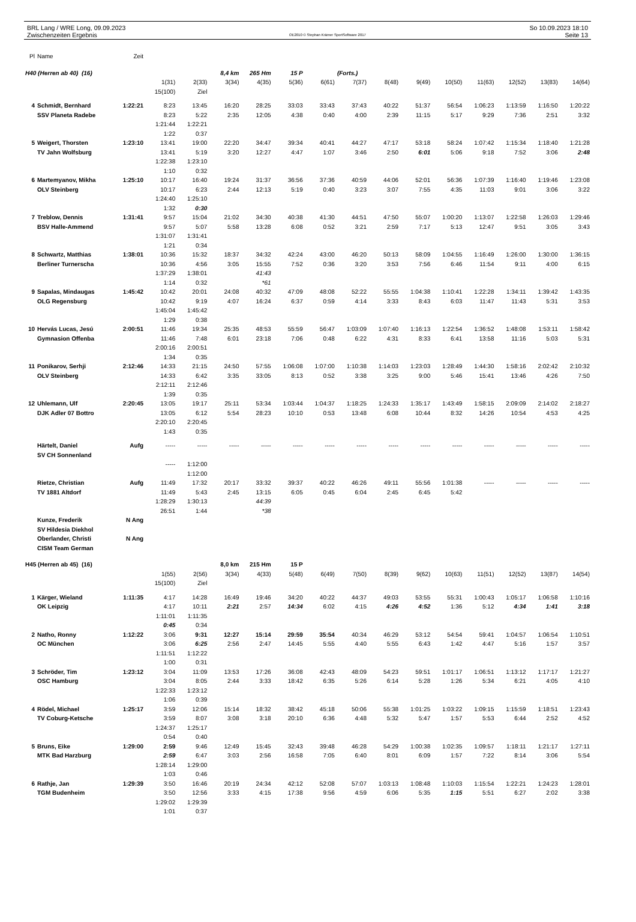BRL Lang / WRE Long, 09.09.2023
Zwischenzeiten Ergebnis
OE2010 © Stephan Krämer SportSoftware 2017
So 10.09.2023 18:10
Seite 13
| Pl | Name | Zeit | | | | | | | | | | | | | | |
| --- | --- | --- | --- | --- | --- | --- | --- | --- | --- | --- | --- | --- | --- | --- | --- | --- |
| H40 (Herren ab 40) (16) | | | | | 8,4 km | 265 Hm | 15 P | | (Forts.) | | | | | | | |
| | | | 1(31) | 2(33) | 3(34) | 4(35) | 5(36) | 6(61) | 7(37) | 8(48) | 9(49) | 10(50) | 11(63) | 12(52) | 13(83) | 14(64) |
| | | | 15(100) | Ziel | | | | | | | | | | | | |
| 4 | Schmidt, Bernhard | 1:22:21 | 8:23 | 13:45 | 16:20 | 28:25 | 33:03 | 33:43 | 37:43 | 40:22 | 51:37 | 56:54 | 1:06:23 | 1:13:59 | 1:16:50 | 1:20:22 |
| | SSV Planeta Radebe | | 8:23 | 5:22 | 2:35 | 12:05 | 4:38 | 0:40 | 4:00 | 2:39 | 11:15 | 5:17 | 9:29 | 7:36 | 2:51 | 3:32 |
| | | | 1:21:44 | 1:22:21 | | | | | | | | | | | | |
| | | | 1:22 | 0:37 | | | | | | | | | | | | |
| 5 | Weigert, Thorsten | 1:23:10 | 13:41 | 19:00 | 22:20 | 34:47 | 39:34 | 40:41 | 44:27 | 47:17 | 53:18 | 58:24 | 1:07:42 | 1:15:34 | 1:18:40 | 1:21:28 |
| | TV Jahn Wolfsburg | | 13:41 | 5:19 | 3:20 | 12:27 | 4:47 | 1:07 | 3:46 | 2:50 | 6:01 | 5:06 | 9:18 | 7:52 | 3:06 | 2:48 |
| | | | 1:22:38 | 1:23:10 | | | | | | | | | | | | |
| | | | 1:10 | 0:32 | | | | | | | | | | | | |
| 6 | Martemyanov, Mikha | 1:25:10 | 10:17 | 16:40 | 19:24 | 31:37 | 36:56 | 37:36 | 40:59 | 44:06 | 52:01 | 56:36 | 1:07:39 | 1:16:40 | 1:19:46 | 1:23:08 |
| | OLV Steinberg | | 10:17 | 6:23 | 2:44 | 12:13 | 5:19 | 0:40 | 3:23 | 3:07 | 7:55 | 4:35 | 11:03 | 9:01 | 3:06 | 3:22 |
| | | | 1:24:40 | 1:25:10 | | | | | | | | | | | | |
| | | | 1:32 | 0:30 | | | | | | | | | | | | |
| 7 | Treblow, Dennis | 1:31:41 | 9:57 | 15:04 | 21:02 | 34:30 | 40:38 | 41:30 | 44:51 | 47:50 | 55:07 | 1:00:20 | 1:13:07 | 1:22:58 | 1:26:03 | 1:29:46 |
| | BSV Halle-Ammend | | 9:57 | 5:07 | 5:58 | 13:28 | 6:08 | 0:52 | 3:21 | 2:59 | 7:17 | 5:13 | 12:47 | 9:51 | 3:05 | 3:43 |
| | | | 1:31:07 | 1:31:41 | | | | | | | | | | | | |
| | | | 1:21 | 0:34 | | | | | | | | | | | | |
| 8 | Schwartz, Matthias | 1:38:01 | 10:36 | 15:32 | 18:37 | 34:32 | 42:24 | 43:00 | 46:20 | 50:13 | 58:09 | 1:04:55 | 1:16:49 | 1:26:00 | 1:30:00 | 1:36:15 |
| | Berliner Turnerscha | | 10:36 | 4:56 | 3:05 | 15:55 | 7:52 | 0:36 | 3:20 | 3:53 | 7:56 | 6:46 | 11:54 | 9:11 | 4:00 | 6:15 |
| | | | 1:37:29 | 1:38:01 | | 41:43 | | | | | | | | | | |
| | | | 1:14 | 0:32 | | *61 | | | | | | | | | | |
| 9 | Sapalas, Mindaugas | 1:45:42 | 10:42 | 20:01 | 24:08 | 40:32 | 47:09 | 48:08 | 52:22 | 55:55 | 1:04:38 | 1:10:41 | 1:22:28 | 1:34:11 | 1:39:42 | 1:43:35 |
| | OLG Regensburg | | 10:42 | 9:19 | 4:07 | 16:24 | 6:37 | 0:59 | 4:14 | 3:33 | 8:43 | 6:03 | 11:47 | 11:43 | 5:31 | 3:53 |
| | | | 1:45:04 | 1:45:42 | | | | | | | | | | | | |
| | | | 1:29 | 0:38 | | | | | | | | | | | | |
| 10 | Hervás Lucas, Jesú | 2:00:51 | 11:46 | 19:34 | 25:35 | 48:53 | 55:59 | 56:47 | 1:03:09 | 1:07:40 | 1:16:13 | 1:22:54 | 1:36:52 | 1:48:08 | 1:53:11 | 1:58:42 |
| | Gymnasion Offenba | | 11:46 | 7:48 | 6:01 | 23:18 | 7:06 | 0:48 | 6:22 | 4:31 | 8:33 | 6:41 | 13:58 | 11:16 | 5:03 | 5:31 |
| | | | 2:00:16 | 2:00:51 | | | | | | | | | | | | |
| | | | 1:34 | 0:35 | | | | | | | | | | | | |
| 11 | Ponikarov, Serhji | 2:12:46 | 14:33 | 21:15 | 24:50 | 57:55 | 1:06:08 | 1:07:00 | 1:10:38 | 1:14:03 | 1:23:03 | 1:28:49 | 1:44:30 | 1:58:16 | 2:02:42 | 2:10:32 |
| | OLV Steinberg | | 14:33 | 6:42 | 3:35 | 33:05 | 8:13 | 0:52 | 3:38 | 3:25 | 9:00 | 5:46 | 15:41 | 13:46 | 4:26 | 7:50 |
| | | | 2:12:11 | 2:12:46 | | | | | | | | | | | | |
| | | | 1:39 | 0:35 | | | | | | | | | | | | |
| 12 | Uhlemann, Ulf | 2:20:45 | 13:05 | 19:17 | 25:11 | 53:34 | 1:03:44 | 1:04:37 | 1:18:25 | 1:24:33 | 1:35:17 | 1:43:49 | 1:58:15 | 2:09:09 | 2:14:02 | 2:18:27 |
| | DJK Adler 07 Bottro | | 13:05 | 6:12 | 5:54 | 28:23 | 10:10 | 0:53 | 13:48 | 6:08 | 10:44 | 8:32 | 14:26 | 10:54 | 4:53 | 4:25 |
| | | | 2:20:10 | 2:20:45 | | | | | | | | | | | | |
| | | | 1:43 | 0:35 | | | | | | | | | | | | |
| | Härtelt, Daniel | Aufg | ----- | ----- | ----- | ----- | ----- | ----- | ----- | ----- | ----- | ----- | ----- | ----- | ----- | ----- |
| | SV CH Sonnenland | | | | | | | | | | | | | | | |
| | | | ----- | 1:12:00 | | | | | | | | | | | | |
| | | | | 1:12:00 | | | | | | | | | | | | |
| | Rietze, Christian | Aufg | 11:49 | 17:32 | 20:17 | 33:32 | 39:37 | 40:22 | 46:26 | 49:11 | 55:56 | 1:01:38 | ----- | ----- | ----- | ----- |
| | TV 1881 Altdorf | | 11:49 | 5:43 | 2:45 | 13:15 | 6:05 | 0:45 | 6:04 | 2:45 | 6:45 | 5:42 | | | | |
| | | | 1:28:29 | 1:30:13 | | 44:39 | | | | | | | | | | |
| | | | 26:51 | 1:44 | | *38 | | | | | | | | | | |
| | Kunze, Frederik | N Ang | | | | | | | | | | | | | | |
| | SV Hildesia Diekhol | | | | | | | | | | | | | | | |
| | Oberlander, Christi | N Ang | | | | | | | | | | | | | | |
| | CISM Team German | | | | | | | | | | | | | | | |
| H45 (Herren ab 45) (16) | | | | | 8,0 km | 215 Hm | 15 P | | | | | | | | | |
| | | | 1(55) | 2(56) | 3(34) | 4(33) | 5(48) | 6(49) | 7(50) | 8(39) | 9(62) | 10(63) | 11(51) | 12(52) | 13(87) | 14(54) |
| | | | 15(100) | Ziel | | | | | | | | | | | | |
| 1 | Kärger, Wieland | 1:11:35 | 4:17 | 14:28 | 16:49 | 19:46 | 34:20 | 40:22 | 44:37 | 49:03 | 53:55 | 55:31 | 1:00:43 | 1:05:17 | 1:06:58 | 1:10:16 |
| | OK Leipzig | | 4:17 | 10:11 | 2:21 | 2:57 | 14:34 | 6:02 | 4:15 | 4:26 | 4:52 | 1:36 | 5:12 | 4:34 | 1:41 | 3:18 |
| | | | 1:11:01 | 1:11:35 | | | | | | | | | | | | |
| | | | 0:45 | 0:34 | | | | | | | | | | | | |
| 2 | Natho, Ronny | 1:12:22 | 3:06 | 9:31 | 12:27 | 15:14 | 29:59 | 35:54 | 40:34 | 46:29 | 53:12 | 54:54 | 59:41 | 1:04:57 | 1:06:54 | 1:10:51 |
| | OC München | | 3:06 | 6:25 | 2:56 | 2:47 | 14:45 | 5:55 | 4:40 | 5:55 | 6:43 | 1:42 | 4:47 | 5:16 | 1:57 | 3:57 |
| | | | 1:11:51 | 1:12:22 | | | | | | | | | | | | |
| | | | 1:00 | 0:31 | | | | | | | | | | | | |
| 3 | Schröder, Tim | 1:23:12 | 3:04 | 11:09 | 13:53 | 17:26 | 36:08 | 42:43 | 48:09 | 54:23 | 59:51 | 1:01:17 | 1:06:51 | 1:13:12 | 1:17:17 | 1:21:27 |
| | OSC Hamburg | | 3:04 | 8:05 | 2:44 | 3:33 | 18:42 | 6:35 | 5:26 | 6:14 | 5:28 | 1:26 | 5:34 | 6:21 | 4:05 | 4:10 |
| | | | 1:22:33 | 1:23:12 | | | | | | | | | | | | |
| | | | 1:06 | 0:39 | | | | | | | | | | | | |
| 4 | Rödel, Michael | 1:25:17 | 3:59 | 12:06 | 15:14 | 18:32 | 38:42 | 45:18 | 50:06 | 55:38 | 1:01:25 | 1:03:22 | 1:09:15 | 1:15:59 | 1:18:51 | 1:23:43 |
| | TV Coburg-Ketsche | | 3:59 | 8:07 | 3:08 | 3:18 | 20:10 | 6:36 | 4:48 | 5:32 | 5:47 | 1:57 | 5:53 | 6:44 | 2:52 | 4:52 |
| | | | 1:24:37 | 1:25:17 | | | | | | | | | | | | |
| | | | 0:54 | 0:40 | | | | | | | | | | | | |
| 5 | Bruns, Eike | 1:29:00 | 2:59 | 9:46 | 12:49 | 15:45 | 32:43 | 39:48 | 46:28 | 54:29 | 1:00:38 | 1:02:35 | 1:09:57 | 1:18:11 | 1:21:17 | 1:27:11 |
| | MTK Bad Harzburg | | 2:59 | 6:47 | 3:03 | 2:56 | 16:58 | 7:05 | 6:40 | 8:01 | 6:09 | 1:57 | 7:22 | 8:14 | 3:06 | 5:54 |
| | | | 1:28:14 | 1:29:00 | | | | | | | | | | | | |
| | | | 1:03 | 0:46 | | | | | | | | | | | | |
| 6 | Rathje, Jan | 1:29:39 | 3:50 | 16:46 | 20:19 | 24:34 | 42:12 | 52:08 | 57:07 | 1:03:13 | 1:08:48 | 1:10:03 | 1:15:54 | 1:22:21 | 1:24:23 | 1:28:01 |
| | TGM Budenheim | | 3:50 | 12:56 | 3:33 | 4:15 | 17:38 | 9:56 | 4:59 | 6:06 | 5:35 | 1:15 | 5:51 | 6:27 | 2:02 | 3:38 |
| | | | 1:29:02 | 1:29:39 | | | | | | | | | | | | |
| | | | 1:01 | 0:37 | | | | | | | | | | | | |